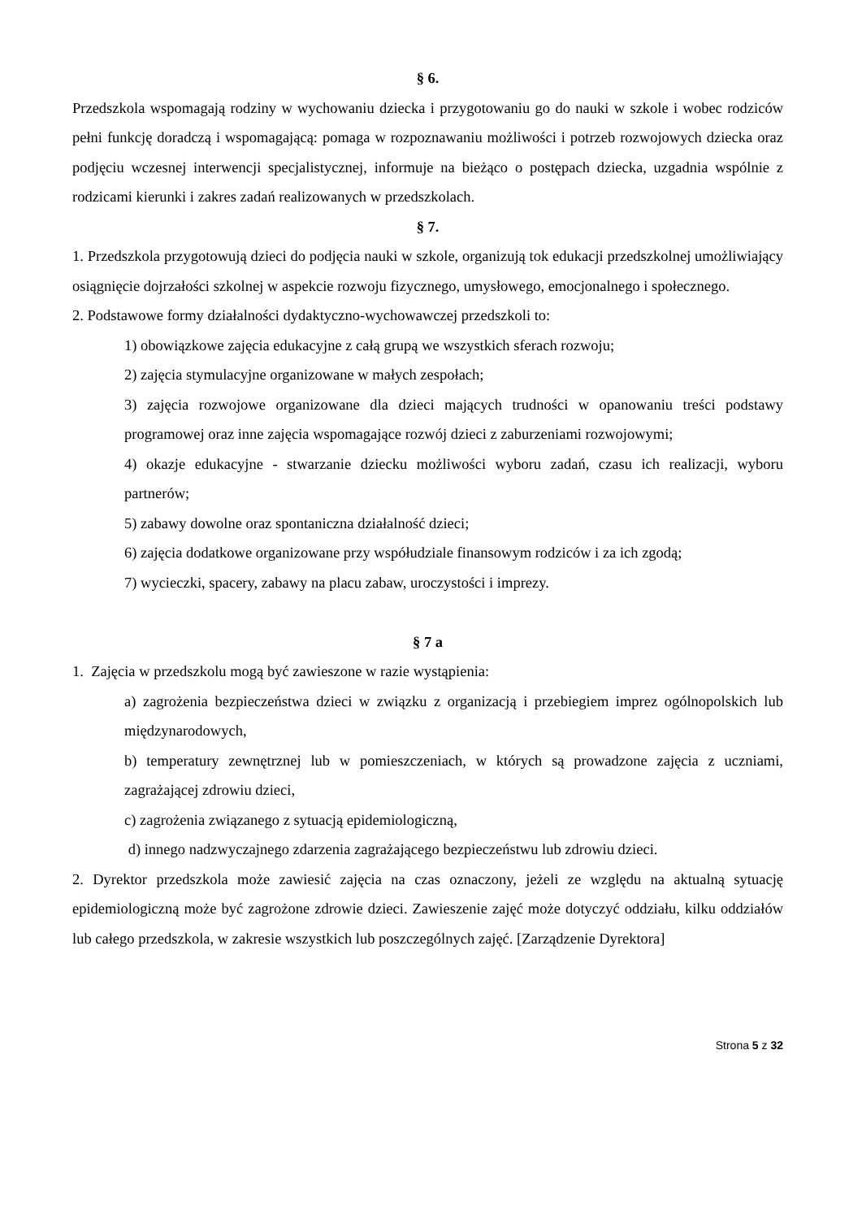§ 6.
Przedszkola wspomagają rodziny w wychowaniu dziecka i przygotowaniu go do nauki w szkole i wobec rodziców pełni funkcję doradczą i wspomagającą: pomaga w rozpoznawaniu możliwości i potrzeb rozwojowych dziecka oraz podjęciu wczesnej interwencji specjalistycznej, informuje na bieżąco o postępach dziecka, uzgadnia wspólnie z rodzicami kierunki i zakres zadań realizowanych w przedszkolach.
§ 7.
1. Przedszkola przygotowują dzieci do podjęcia nauki w szkole, organizują tok edukacji przedszkolnej umożliwiający osiągnięcie dojrzałości szkolnej w aspekcie rozwoju fizycznego, umysłowego, emocjonalnego i społecznego.
2. Podstawowe formy działalności dydaktyczno-wychowawczej przedszkoli to:
1) obowiązkowe zajęcia edukacyjne z całą grupą we wszystkich sferach rozwoju;
2) zajęcia stymulacyjne organizowane w małych zespołach;
3) zajęcia rozwojowe organizowane dla dzieci mających trudności w opanowaniu treści podstawy programowej oraz inne zajęcia wspomagające rozwój dzieci z zaburzeniami rozwojowymi;
4) okazje edukacyjne - stwarzanie dziecku możliwości wyboru zadań, czasu ich realizacji, wyboru partnerów;
5) zabawy dowolne oraz spontaniczna działalność dzieci;
6) zajęcia dodatkowe organizowane przy współudziale finansowym rodziców i za ich zgodą;
7) wycieczki, spacery, zabawy na placu zabaw, uroczystości i imprezy.
§ 7 a
1. Zajęcia w przedszkolu mogą być zawieszone w razie wystąpienia:
a) zagrożenia bezpieczeństwa dzieci w związku z organizacją i przebiegiem imprez ogólnopolskich lub międzynarodowych,
b) temperatury zewnętrznej lub w pomieszczeniach, w których są prowadzone zajęcia z uczniami, zagrażającej zdrowiu dzieci,
c) zagrożenia związanego z sytuacją epidemiologiczną,
d) innego nadzwyczajnego zdarzenia zagrażającego bezpieczeństwu lub zdrowiu dzieci.
2. Dyrektor przedszkola może zawiesić zajęcia na czas oznaczony, jeżeli ze względu na aktualną sytuację epidemiologiczną może być zagrożone zdrowie dzieci. Zawieszenie zajęć może dotyczyć oddziału, kilku oddziałów lub całego przedszkola, w zakresie wszystkich lub poszczególnych zajęć. [Zarządzenie Dyrektora]
Strona 5 z 32